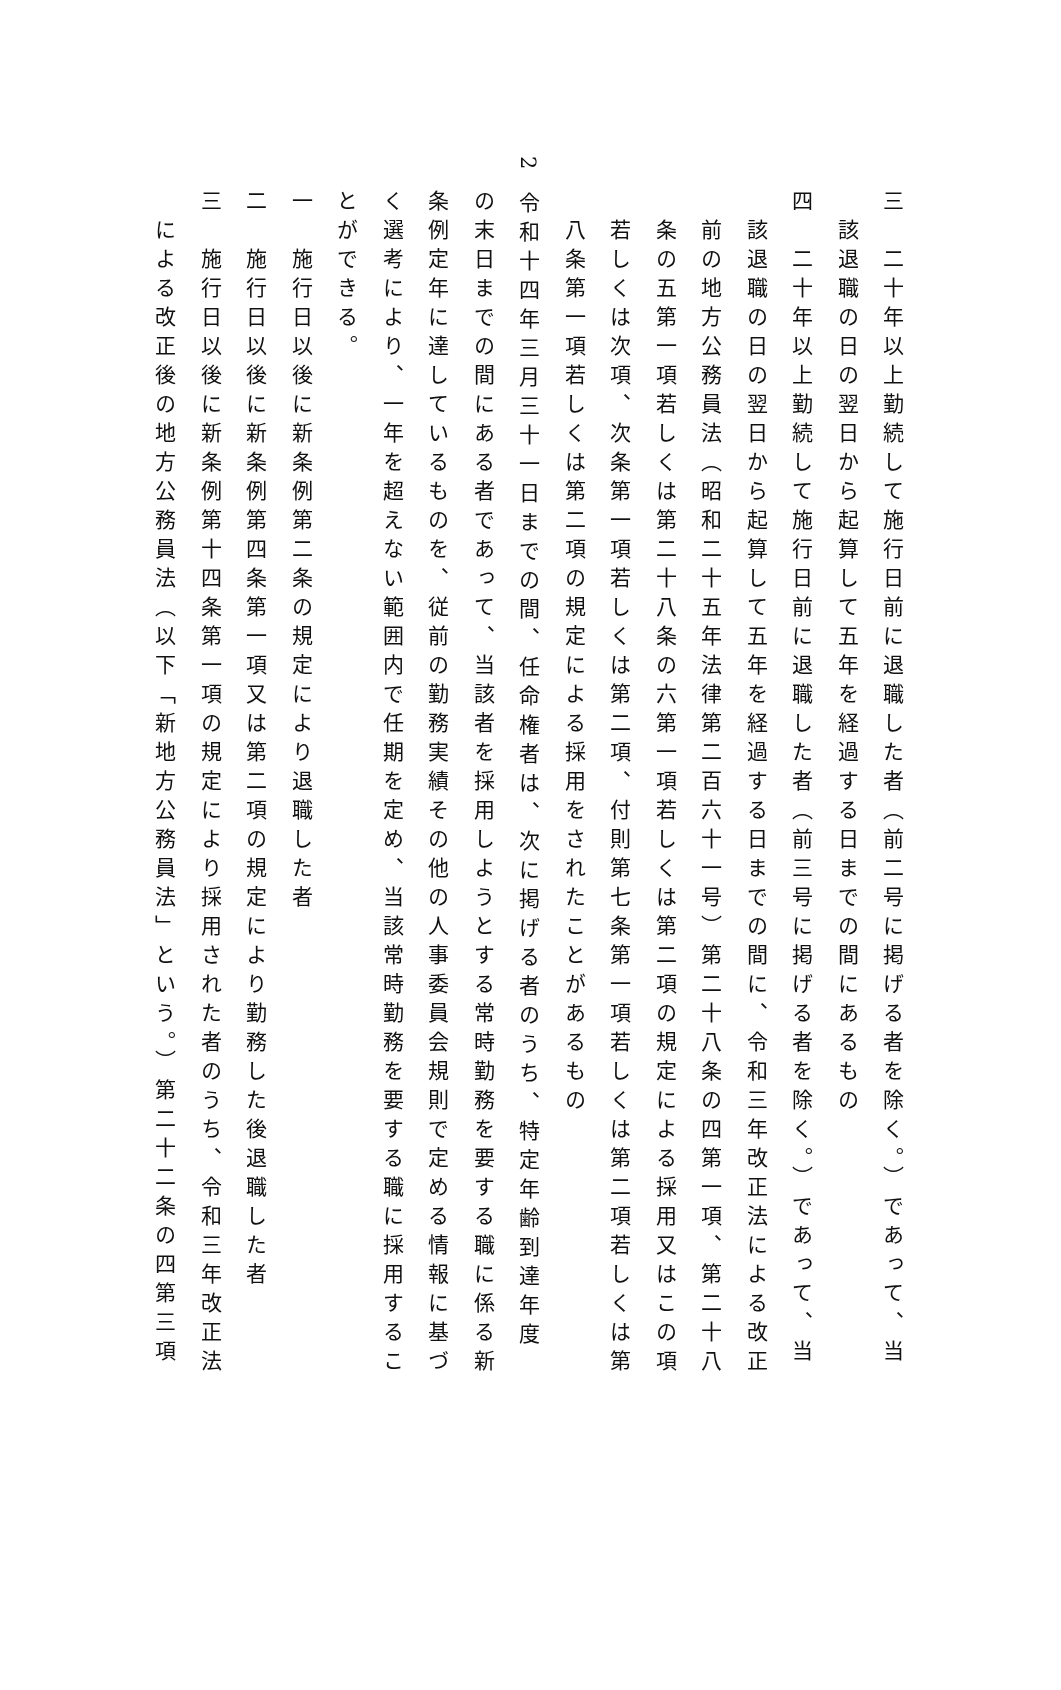三　二十年以上勤続して施行日前に退職した者（前二号に掲げる者を除く。）であって、当
　該退職の日の翌日から起算して五年を経過する日までの間にあるもの
四　二十年以上勤続して施行日前に退職した者（前三号に掲げる者を除く。）であって、当
　該退職の日の翌日から起算して五年を経過する日までの間に、令和三年改正法による改正
　前の地方公務員法（昭和二十五年法律第二百六十一号）第二十八条の四第一項、第二十八
　条の五第一項若しくは第二十八条の六第一項若しくは第二項の規定による採用又はこの項
　若しくは次項、次条第一項若しくは第二項、付則第七条第一項若しくは第二項若しくは第
　八条第一項若しくは第二項の規定による採用をされたことがあるもの
2 令和十四年三月三十一日までの間、任命権者は、次に掲げる者のうち、特定年齢到達年度
の末日までの間にある者であって、当該者を採用しようとする常時勤務を要する職に係る新
条例定年に達しているものを、従前の勤務実績その他の人事委員会規則で定める情報に基づ
く選考により、一年を超えない範囲内で任期を定め、当該常時勤務を要する職に採用するこ
とができる。
一　施行日以後に新条例第二条の規定により退職した者
二　施行日以後に新条例第四条第一項又は第二項の規定により勤務した後退職した者
三　施行日以後に新条例第十四条第一項の規定により採用された者のうち、令和三年改正法
　による改正後の地方公務員法（以下「新地方公務員法」という。）第二十二条の四第三項